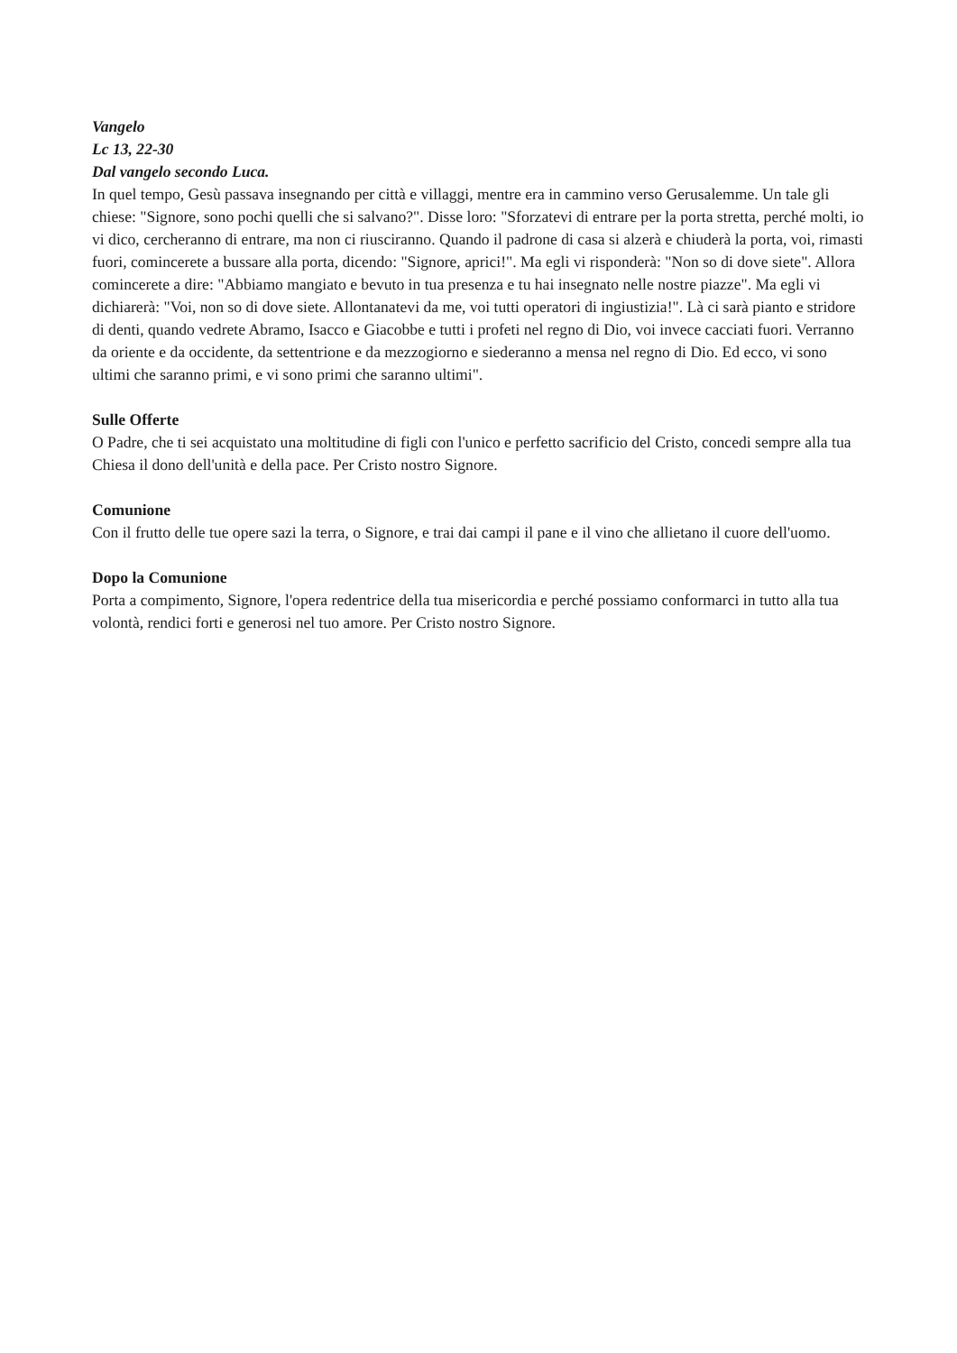Vangelo
Lc 13, 22-30
Dal vangelo secondo Luca.
In quel tempo, Gesù passava insegnando per città e villaggi, mentre era in cammino verso Gerusalemme. Un tale gli chiese: "Signore, sono pochi quelli che si salvano?". Disse loro: "Sforzatevi di entrare per la porta stretta, perché molti, io vi dico, cercheranno di entrare, ma non ci riusciranno. Quando il padrone di casa si alzerà e chiuderà la porta, voi, rimasti fuori, comincerete a bussare alla porta, dicendo: "Signore, aprici!". Ma egli vi risponderà: "Non so di dove siete". Allora comincerete a dire: "Abbiamo mangiato e bevuto in tua presenza e tu hai insegnato nelle nostre piazze". Ma egli vi dichiarerà: "Voi, non so di dove siete. Allontanatevi da me, voi tutti operatori di ingiustizia!". Là ci sarà pianto e stridore di denti, quando vedrete Abramo, Isacco e Giacobbe e tutti i profeti nel regno di Dio, voi invece cacciati fuori. Verranno da oriente e da occidente, da settentrione e da mezzogiorno e siederanno a mensa nel regno di Dio. Ed ecco, vi sono ultimi che saranno primi, e vi sono primi che saranno ultimi".
Sulle Offerte
O Padre, che ti sei acquistato una moltitudine di figli con l'unico e perfetto sacrificio del Cristo, concedi sempre alla tua Chiesa il dono dell'unità e della pace. Per Cristo nostro Signore.
Comunione
Con il frutto delle tue opere sazi la terra, o Signore, e trai dai campi il pane e il vino che allietano il cuore dell'uomo.
Dopo la Comunione
Porta a compimento, Signore, l'opera redentrice della tua misericordia e perché possiamo conformarci in tutto alla tua volontà, rendici forti e generosi nel tuo amore. Per Cristo nostro Signore.